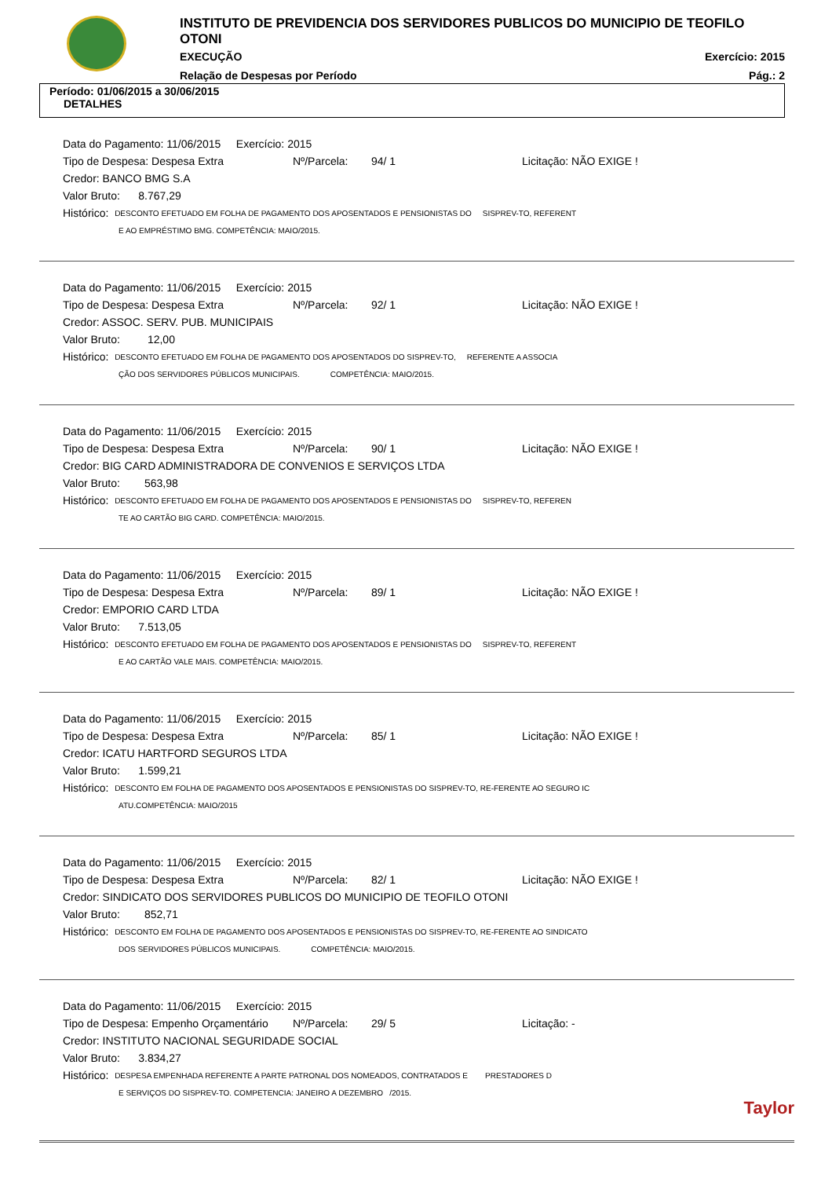INSTITUTO DE PREVIDENCIA DOS SERVIDORES PUBLICOS DO MUNICIPIO DE TEOFILO OTONI
EXECUÇÃO Exercício: 2015
Relação de Despesas por Período Pág.: 2
Período: 01/06/2015 a 30/06/2015
DETALHES
Data do Pagamento: 11/06/2015 Exercício: 2015
Tipo de Despesa: Despesa Extra Nº/Parcela: 94/ 1 Licitação: NÃO EXIGE !
Credor: BANCO BMG S.A
Valor Bruto: 8.767,29
Histórico: DESCONTO EFETUADO EM FOLHA DE PAGAMENTO DOS APOSENTADOS E PENSIONISTAS DO SISPREV-TO, REFERENT
E AO EMPRÉSTIMO BMG. COMPETÊNCIA: MAIO/2015.
Data do Pagamento: 11/06/2015 Exercício: 2015
Tipo de Despesa: Despesa Extra Nº/Parcela: 92/ 1 Licitação: NÃO EXIGE !
Credor: ASSOC. SERV. PUB. MUNICIPAIS
Valor Bruto: 12,00
Histórico: DESCONTO EFETUADO EM FOLHA DE PAGAMENTO DOS APOSENTADOS DO SISPREV-TO, REFERENTE A ASSOCIA
ÇÃO DOS SERVIDORES PÚBLICOS MUNICIPAIS. COMPETÊNCIA: MAIO/2015.
Data do Pagamento: 11/06/2015 Exercício: 2015
Tipo de Despesa: Despesa Extra Nº/Parcela: 90/ 1 Licitação: NÃO EXIGE !
Credor: BIG CARD ADMINISTRADORA DE CONVENIOS E SERVIÇOS LTDA
Valor Bruto: 563,98
Histórico: DESCONTO EFETUADO EM FOLHA DE PAGAMENTO DOS APOSENTADOS E PENSIONISTAS DO SISPREV-TO, REFEREN
TE AO CARTÃO BIG CARD. COMPETÊNCIA: MAIO/2015.
Data do Pagamento: 11/06/2015 Exercício: 2015
Tipo de Despesa: Despesa Extra Nº/Parcela: 89/ 1 Licitação: NÃO EXIGE !
Credor: EMPORIO CARD LTDA
Valor Bruto: 7.513,05
Histórico: DESCONTO EFETUADO EM FOLHA DE PAGAMENTO DOS APOSENTADOS E PENSIONISTAS DO SISPREV-TO, REFERENT
E AO CARTÃO VALE MAIS. COMPETÊNCIA: MAIO/2015.
Data do Pagamento: 11/06/2015 Exercício: 2015
Tipo de Despesa: Despesa Extra Nº/Parcela: 85/ 1 Licitação: NÃO EXIGE !
Credor: ICATU HARTFORD SEGUROS LTDA
Valor Bruto: 1.599,21
Histórico: DESCONTO EM FOLHA DE PAGAMENTO DOS APOSENTADOS E PENSIONISTAS DO SISPREV-TO, RE-FERENTE AO SEGURO IC
ATU.COMPETÊNCIA: MAIO/2015
Data do Pagamento: 11/06/2015 Exercício: 2015
Tipo de Despesa: Despesa Extra Nº/Parcela: 82/ 1 Licitação: NÃO EXIGE !
Credor: SINDICATO DOS SERVIDORES PUBLICOS DO MUNICIPIO DE TEOFILO OTONI
Valor Bruto: 852,71
Histórico: DESCONTO EM FOLHA DE PAGAMENTO DOS APOSENTADOS E PENSIONISTAS DO SISPREV-TO, RE-FERENTE AO SINDICATO
DOS SERVIDORES PÚBLICOS MUNICIPAIS. COMPETÊNCIA: MAIO/2015.
Data do Pagamento: 11/06/2015 Exercício: 2015
Tipo de Despesa: Empenho Orçamentário Nº/Parcela: 29/ 5 Licitação: -
Credor: INSTITUTO NACIONAL SEGURIDADE SOCIAL
Valor Bruto: 3.834,27
Histórico: DESPESA EMPENHADA REFERENTE A PARTE PATRONAL DOS NOMEADOS, CONTRATADOS E PRESTADORES D
E SERVIÇOS DO SISPREV-TO. COMPETENCIA: JANEIRO A DEZEMBRO /2015.
Taylor